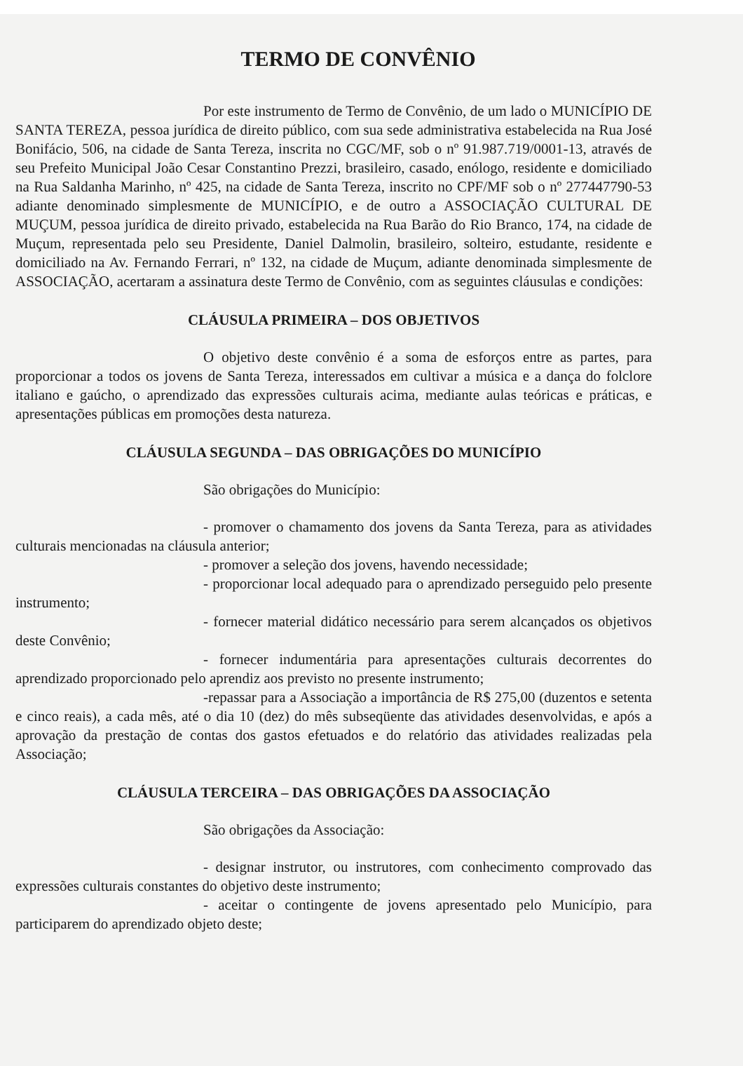TERMO DE CONVÊNIO
Por este instrumento de Termo de Convênio, de um lado o MUNICÍPIO DE SANTA TEREZA, pessoa jurídica de direito público, com sua sede administrativa estabelecida na Rua José Bonifácio, 506, na cidade de Santa Tereza, inscrita no CGC/MF, sob o nº 91.987.719/0001-13, através de seu Prefeito Municipal João Cesar Constantino Prezzi, brasileiro, casado, enólogo, residente e domiciliado na Rua Saldanha Marinho, nº 425, na cidade de Santa Tereza, inscrito no CPF/MF sob o nº 277447790-53 adiante denominado simplesmente de MUNICÍPIO, e de outro a ASSOCIAÇÃO CULTURAL DE MUÇUM, pessoa jurídica de direito privado, estabelecida na Rua Barão do Rio Branco, 174, na cidade de Muçum, representada pelo seu Presidente, Daniel Dalmolin, brasileiro, solteiro, estudante, residente e domiciliado na Av. Fernando Ferrari, nº 132, na cidade de Muçum, adiante denominada simplesmente de ASSOCIAÇÃO, acertaram a assinatura deste Termo de Convênio, com as seguintes cláusulas e condições:
CLÁUSULA PRIMEIRA – DOS OBJETIVOS
O objetivo deste convênio é a soma de esforços entre as partes, para proporcionar a todos os jovens de Santa Tereza, interessados em cultivar a música e a dança do folclore italiano e gaúcho, o aprendizado das expressões culturais acima, mediante aulas teóricas e práticas, e apresentações públicas em promoções desta natureza.
CLÁUSULA SEGUNDA – DAS OBRIGAÇÕES DO MUNICÍPIO
São obrigações do Município:
- promover o chamamento dos jovens da Santa Tereza, para as atividades culturais mencionadas na cláusula anterior;
- promover a seleção dos jovens, havendo necessidade;
- proporcionar local adequado para o aprendizado perseguido pelo presente instrumento;
- fornecer material didático necessário para serem alcançados os objetivos deste Convênio;
- fornecer indumentária para apresentações culturais decorrentes do aprendizado proporcionado pelo aprendiz aos previsto no presente instrumento;
-repassar para a Associação a importância de R$ 275,00 (duzentos e setenta e cinco reais), a cada mês, até o dia 10 (dez) do mês subseqüente das atividades desenvolvidas, e após a aprovação da prestação de contas dos gastos efetuados e do relatório das atividades realizadas pela Associação;
CLÁUSULA TERCEIRA – DAS OBRIGAÇÕES DA ASSOCIAÇÃO
São obrigações da Associação:
- designar instrutor, ou instrutores, com conhecimento comprovado das expressões culturais constantes do objetivo deste instrumento;
- aceitar o contingente de jovens apresentado pelo Município, para participarem do aprendizado objeto deste;